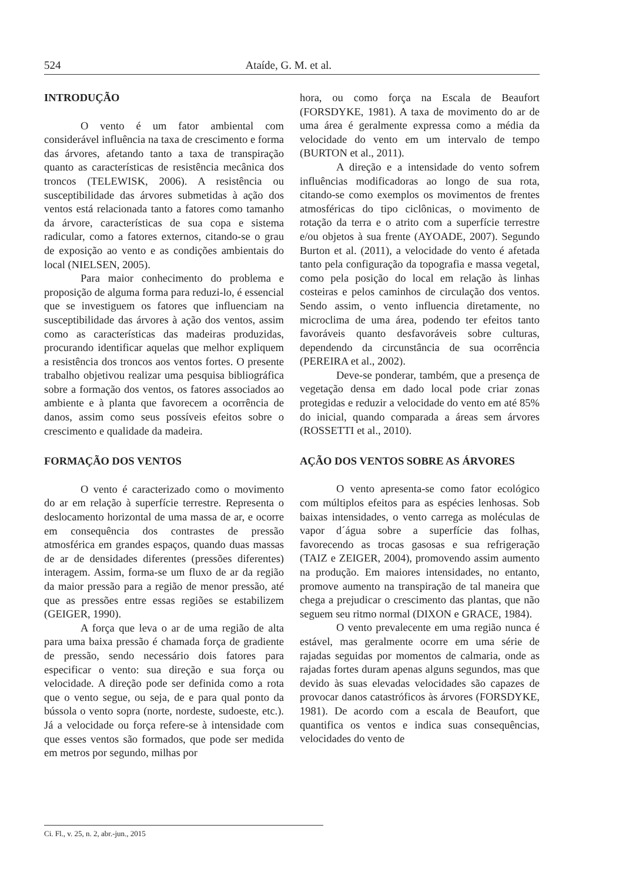524 Ataíde, G. M. et al.
INTRODUÇÃO
O vento é um fator ambiental com considerável influência na taxa de crescimento e forma das árvores, afetando tanto a taxa de transpiração quanto as características de resistência mecânica dos troncos (TELEWISK, 2006). A resistência ou susceptibilidade das árvores submetidas à ação dos ventos está relacionada tanto a fatores como tamanho da árvore, características de sua copa e sistema radicular, como a fatores externos, citando-se o grau de exposição ao vento e as condições ambientais do local (NIELSEN, 2005).
Para maior conhecimento do problema e proposição de alguma forma para reduzi-lo, é essencial que se investiguem os fatores que influenciam na susceptibilidade das árvores à ação dos ventos, assim como as características das madeiras produzidas, procurando identificar aquelas que melhor expliquem a resistência dos troncos aos ventos fortes. O presente trabalho objetivou realizar uma pesquisa bibliográfica sobre a formação dos ventos, os fatores associados ao ambiente e à planta que favorecem a ocorrência de danos, assim como seus possíveis efeitos sobre o crescimento e qualidade da madeira.
FORMAÇÃO DOS VENTOS
O vento é caracterizado como o movimento do ar em relação à superfície terrestre. Representa o deslocamento horizontal de uma massa de ar, e ocorre em consequência dos contrastes de pressão atmosférica em grandes espaços, quando duas massas de ar de densidades diferentes (pressões diferentes) interagem. Assim, forma-se um fluxo de ar da região da maior pressão para a região de menor pressão, até que as pressões entre essas regiões se estabilizem (GEIGER, 1990).
A força que leva o ar de uma região de alta para uma baixa pressão é chamada força de gradiente de pressão, sendo necessário dois fatores para especificar o vento: sua direção e sua força ou velocidade. A direção pode ser definida como a rota que o vento segue, ou seja, de e para qual ponto da bússola o vento sopra (norte, nordeste, sudoeste, etc.). Já a velocidade ou força refere-se à intensidade com que esses ventos são formados, que pode ser medida em metros por segundo, milhas por
hora, ou como força na Escala de Beaufort (FORSDYKE, 1981). A taxa de movimento do ar de uma área é geralmente expressa como a média da velocidade do vento em um intervalo de tempo (BURTON et al., 2011).
A direção e a intensidade do vento sofrem influências modificadoras ao longo de sua rota, citando-se como exemplos os movimentos de frentes atmosféricas do tipo ciclônicas, o movimento de rotação da terra e o atrito com a superfície terrestre e/ou objetos à sua frente (AYOADE, 2007). Segundo Burton et al. (2011), a velocidade do vento é afetada tanto pela configuração da topografia e massa vegetal, como pela posição do local em relação às linhas costeiras e pelos caminhos de circulação dos ventos. Sendo assim, o vento influencia diretamente, no microclima de uma área, podendo ter efeitos tanto favoráveis quanto desfavoráveis sobre culturas, dependendo da circunstância de sua ocorrência (PEREIRA et al., 2002).
Deve-se ponderar, também, que a presença de vegetação densa em dado local pode criar zonas protegidas e reduzir a velocidade do vento em até 85% do inicial, quando comparada a áreas sem árvores (ROSSETTI et al., 2010).
AÇÃO DOS VENTOS SOBRE AS ÁRVORES
O vento apresenta-se como fator ecológico com múltiplos efeitos para as espécies lenhosas. Sob baixas intensidades, o vento carrega as moléculas de vapor d´água sobre a superfície das folhas, favorecendo as trocas gasosas e sua refrigeração (TAIZ e ZEIGER, 2004), promovendo assim aumento na produção. Em maiores intensidades, no entanto, promove aumento na transpiração de tal maneira que chega a prejudicar o crescimento das plantas, que não seguem seu ritmo normal (DIXON e GRACE, 1984).
O vento prevalecente em uma região nunca é estável, mas geralmente ocorre em uma série de rajadas seguidas por momentos de calmaria, onde as rajadas fortes duram apenas alguns segundos, mas que devido às suas elevadas velocidades são capazes de provocar danos catastróficos às árvores (FORSDYKE, 1981). De acordo com a escala de Beaufort, que quantifica os ventos e indica suas consequências, velocidades do vento de
Ci. Fl., v. 25, n. 2, abr.-jun., 2015